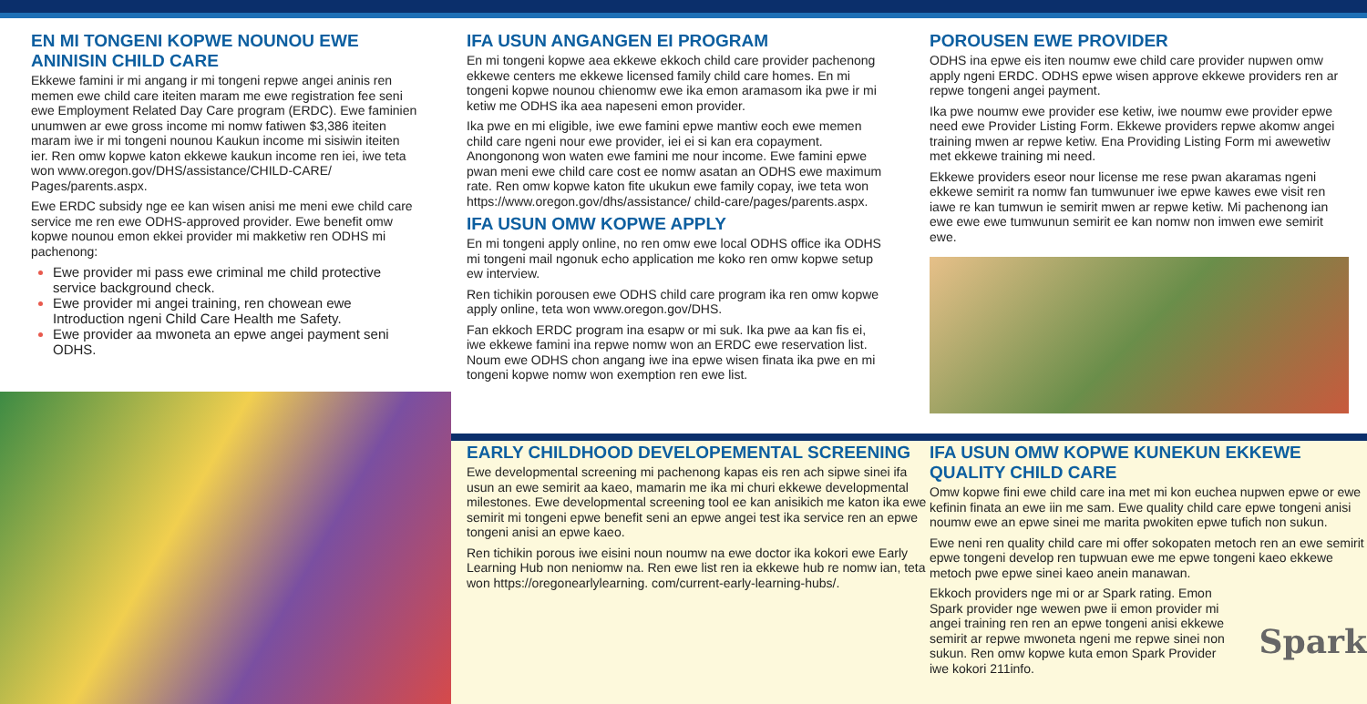EN MI TONGENI KOPWE NOUNOU EWE ANINISIN CHILD CARE
Ekkewe famini ir mi angang ir mi tongeni repwe angei aninis ren memen ewe child care iteiten maram me ewe registration fee seni ewe Employment Related Day Care program (ERDC). Ewe faminien unumwen ar ewe gross income mi nomw fatiwen $3,386 iteiten maram iwe ir mi tongeni nounou Kaukun income mi sisiwin iteiten ier. Ren omw kopwe katon ekkewe kaukun income ren iei, iwe teta won www.oregon.gov/DHS/assistance/CHILD-CARE/ Pages/parents.aspx.
Ewe ERDC subsidy nge ee kan wisen anisi me meni ewe child care service me ren ewe ODHS-approved provider. Ewe benefit omw kopwe nounou emon ekkei provider mi makketiw ren ODHS mi pachenong:
Ewe provider mi pass ewe criminal me child protective service background check.
Ewe provider mi angei training, ren chowean ewe Introduction ngeni Child Care Health me Safety.
Ewe provider aa mwoneta an epwe angei payment seni ODHS.
IFA USUN ANGANGEN EI PROGRAM
En mi tongeni kopwe aea ekkewe ekkoch child care provider pachenong ekkewe centers me ekkewe licensed family child care homes. En mi tongeni kopwe nounou chienomw ewe ika emon aramasom ika pwe ir mi ketiw me ODHS ika aea napeseni emon provider.
Ika pwe en mi eligible, iwe ewe famini epwe mantiw eoch ewe memen child care ngeni nour ewe provider, iei ei si kan era copayment. Anongonong won waten ewe famini me nour income. Ewe famini epwe pwan meni ewe child care cost ee nomw asatan an ODHS ewe maximum rate. Ren omw kopwe katon fite ukukun ewe family copay, iwe teta won https://www.oregon.gov/dhs/assistance/ child-care/pages/parents.aspx.
IFA USUN OMW KOPWE APPLY
En mi tongeni apply online, no ren omw ewe local ODHS office ika ODHS mi tongeni mail ngonuk echo application me koko ren omw kopwe setup ew interview.
Ren tichikin porousen ewe ODHS child care program ika ren omw kopwe apply online, teta won www.oregon.gov/DHS.
Fan ekkoch ERDC program ina esapw or mi suk. Ika pwe aa kan fis ei, iwe ekkewe famini ina repwe nomw won an ERDC ewe reservation list. Noum ewe ODHS chon angang iwe ina epwe wisen finata ika pwe en mi tongeni kopwe nomw won exemption ren ewe list.
POROUSEN EWE PROVIDER
ODHS ina epwe eis iten noumw ewe child care provider nupwen omw apply ngeni ERDC. ODHS epwe wisen approve ekkewe providers ren ar repwe tongeni angei payment.
Ika pwe noumw ewe provider ese ketiw, iwe noumw ewe provider epwe need ewe Provider Listing Form. Ekkewe providers repwe akomw angei training mwen ar repwe ketiw. Ena Providing Listing Form mi awewetiw met ekkewe training mi need.
Ekkewe providers eseor nour license me rese pwan akaramas ngeni ekkewe semirit ra nomw fan tumwunuer iwe epwe kawes ewe visit ren iawe re kan tumwun ie semirit mwen ar repwe ketiw. Mi pachenong ian ewe ewe ewe tumwunun semirit ee kan nomw non imwen ewe semirit ewe.
EARLY CHILDHOOD DEVELOPEMENTAL SCREENING
Ewe developmental screening mi pachenong kapas eis ren ach sipwe sinei ifa usun an ewe semirit aa kaeo, mamarin me ika mi churi ekkewe developmental milestones. Ewe developmental screening tool ee kan anisikich me katon ika ewe semirit mi tongeni epwe benefit seni an epwe angei test ika service ren an epwe tongeni anisi an epwe kaeo.
Ren tichikin porous iwe eisini noun noumw na ewe doctor ika kokori ewe Early Learning Hub non neniomw na. Ren ewe list ren ia ekkewe hub re nomw ian, teta won https://oregonearlylearning. com/current-early-learning-hubs/.
IFA USUN OMW KOPWE KUNEKUN EKKEWE QUALITY CHILD CARE
Omw kopwe fini ewe child care ina met mi kon euchea nupwen epwe or ewe kefinin finata an ewe iin me sam. Ewe quality child care epwe tongeni anisi noumw ewe an epwe sinei me marita pwokiten epwe tufich non sukun.
Ewe neni ren quality child care mi offer sokopaten metoch ren an ewe semirit epwe tongeni develop ren tupwuan ewe me epwe tongeni kaeo ekkewe metoch pwe epwe sinei kaeo anein manawan.
Spark
Ekkoch providers nge mi or ar Spark rating. Emon Spark provider nge wewen pwe ii emon provider mi angei training ren ren an epwe tongeni anisi ekkewe semirit ar repwe mwoneta ngeni me repwe sinei non sukun. Ren omw kopwe kuta emon Spark Provider iwe kokori 211info.